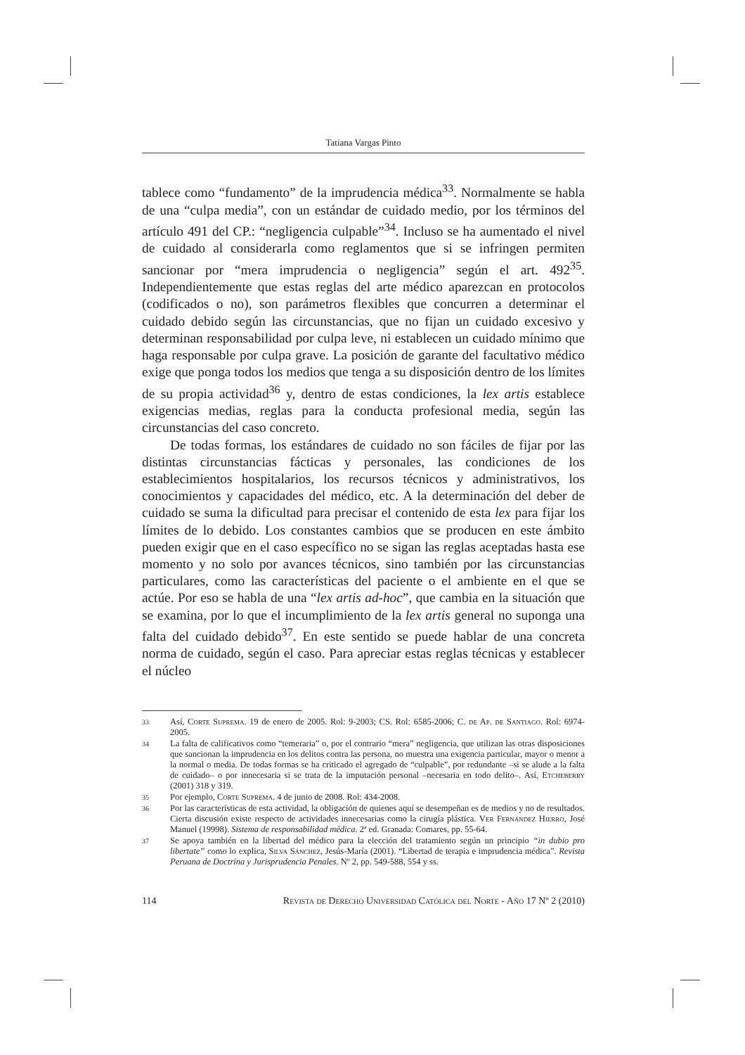Tatiana Vargas Pinto
tablece como “fundamento” de la imprudencia médica<sup>33</sup>. Normalmente se habla de una “culpa media”, con un estándar de cuidado medio, por los términos del artículo 491 del CP.: “negligencia culpable”<sup>34</sup>. Incluso se ha aumentado el nivel de cuidado al considerarla como reglamentos que si se infringen permiten sancionar por “mera imprudencia o negligencia” según el art. 492<sup>35</sup>. Independientemente que estas reglas del arte médico aparezcan en protocolos (codificados o no), son parámetros flexibles que concurren a determinar el cuidado debido según las circunstancias, que no fijan un cuidado excesivo y determinan responsabilidad por culpa leve, ni establecen un cuidado mínimo que haga responsable por culpa grave. La posición de garante del facultativo médico exige que ponga todos los medios que tenga a su disposición dentro de los límites de su propia actividad<sup>36</sup> y, dentro de estas condiciones, la lex artis establece exigencias medias, reglas para la conducta profesional media, según las circunstancias del caso concreto.
De todas formas, los estándares de cuidado no son fáciles de fijar por las distintas circunstancias fácticas y personales, las condiciones de los establecimientos hospitalarios, los recursos técnicos y administrativos, los conocimientos y capacidades del médico, etc. A la determinación del deber de cuidado se suma la dificultad para precisar el contenido de esta lex para fijar los límites de lo debido. Los constantes cambios que se producen en este ámbito pueden exigir que en el caso específico no se sigan las reglas aceptadas hasta ese momento y no solo por avances técnicos, sino también por las circunstancias particulares, como las características del paciente o el ambiente en el que se actúe. Por eso se habla de una “lex artis ad-hoc”, que cambia en la situación que se examina, por lo que el incumplimiento de la lex artis general no suponga una falta del cuidado debido<sup>37</sup>. En este sentido se puede hablar de una concreta norma de cuidado, según el caso. Para apreciar estas reglas técnicas y establecer el núcleo
33 Así, Corte Suprema. 19 de enero de 2005. Rol: 9-2003; CS. Rol: 6585-2006; C. de Ap. de Santiago. Rol: 6974-2005.
34 La falta de calificativos como “temeraria” o, por el contrario “mera” negligencia, que utilizan las otras disposiciones que sancionan la imprudencia en los delitos contra las persona, no muestra una exigencia particular, mayor o menor a la normal o media. De todas formas se ha criticado el agregado de “culpable”, por redundante –si se alude a la falta de cuidado– o por innecesaria si se trata de la imputación personal –necesaria en todo delito–. Así, Etcheberry (2001) 318 y 319.
35 Por ejemplo, Corte Suprema. 4 de junio de 2008. Rol: 434-2008.
36 Por las características de esta actividad, la obligación de quienes aquí se desempeñan es de medios y no de resultados. Cierta discusión existe respecto de actividades innecesarias como la cirugía plástica. Ver Fernández Hierro, José Manuel (19998). Sistema de responsabilidad médica. 2ª ed. Granada: Comares, pp. 55-64.
37 Se apoya también en la libertad del médico para la elección del tratamiento según un principio “in dubio pro libertate” como lo explica, Silva Sánchez, Jesús-María (2001). “Libertad de terapia e imprudencia médica”. Revista Peruana de Doctrina y Jurisprudencia Penales. Nº 2, pp. 549-588, 554 y ss.
114 Revista de Derecho Universidad Católica del Norte - Año 17 Nº 2 (2010)